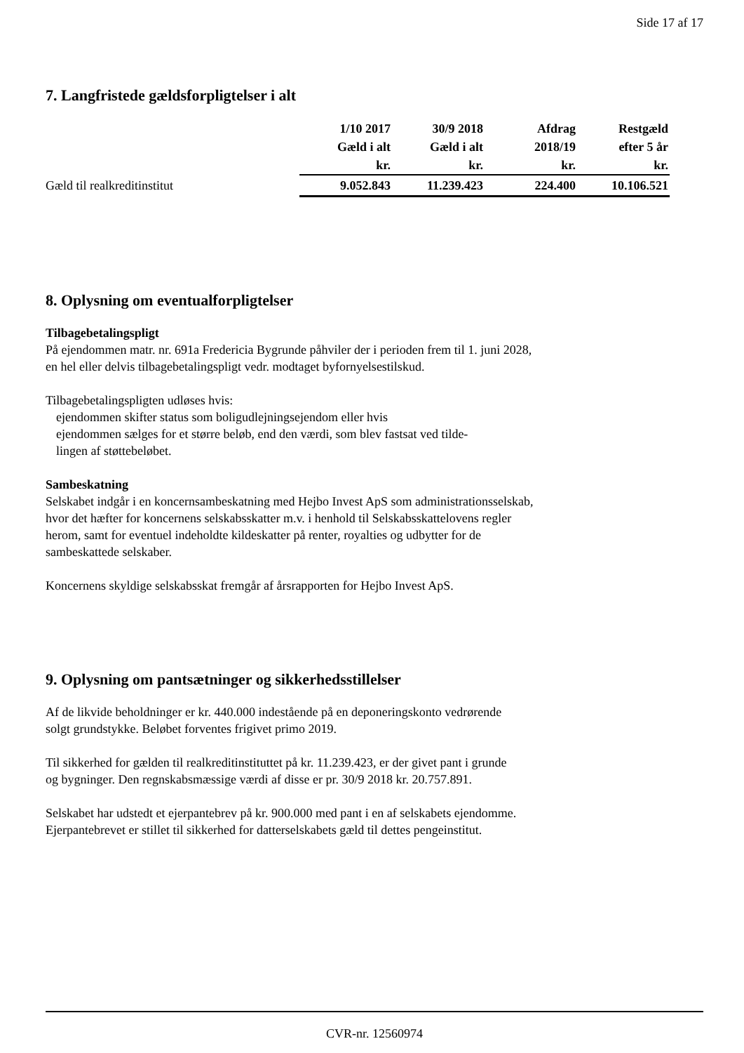Side 17 af 17
7. Langfristede gældsforpligtelser i alt
| | 1/10 2017 Gæld i alt kr. | 30/9 2018 Gæld i alt kr. | Afdrag 2018/19 kr. | Restgæld efter 5 år kr. |
| --- | --- | --- | --- | --- |
| Gæld til realkreditinstitut | 9.052.843 | 11.239.423 | 224.400 | 10.106.521 |
8. Oplysning om eventualforpligtelser
Tilbagebetalingspligt
På ejendommen matr. nr. 691a Fredericia Bygrunde påhviler der i perioden frem til 1. juni 2028,
en hel eller delvis tilbagebetalingspligt vedr. modtaget byfornyelsestilskud.
Tilbagebetalingspligten udløses hvis:
ejendommen skifter status som boligudlejningsejendom eller hvis
ejendommen sælges for et større beløb, end den værdi, som blev fastsat ved tilde-
lingen af støttebeløbet.
Sambeskatning
Selskabet indgår i en koncernsambeskatning med Hejbo Invest ApS som administrationsselskab,
hvor det hæfter for koncernens selskabsskatter m.v. i henhold til Selskabsskattelovens regler
herom, samt for eventuel indeholdte kildeskatter på renter, royalties og udbytter for de
sambeskattede selskaber.
Koncernens skyldige selskabsskat fremgår af årsrapporten for Hejbo Invest ApS.
9. Oplysning om pantsætninger og sikkerhedsstillelser
Af de likvide beholdninger er kr. 440.000 indestående på en deponeringskonto vedrørende
solgt grundstykke. Beløbet forventes frigivet primo 2019.
Til sikkerhed for gælden til realkreditinstituttet på kr. 11.239.423, er der givet pant i grunde
og bygninger. Den regnskabsmæssige værdi af disse er pr. 30/9 2018 kr. 20.757.891.
Selskabet har udstedt et ejerpantebrev på kr. 900.000 med pant i en af selskabets ejendomme.
Ejerpantebrevet er stillet til sikkerhed for datterselskabets gæld til dettes pengeinstitut.
CVR-nr. 12560974